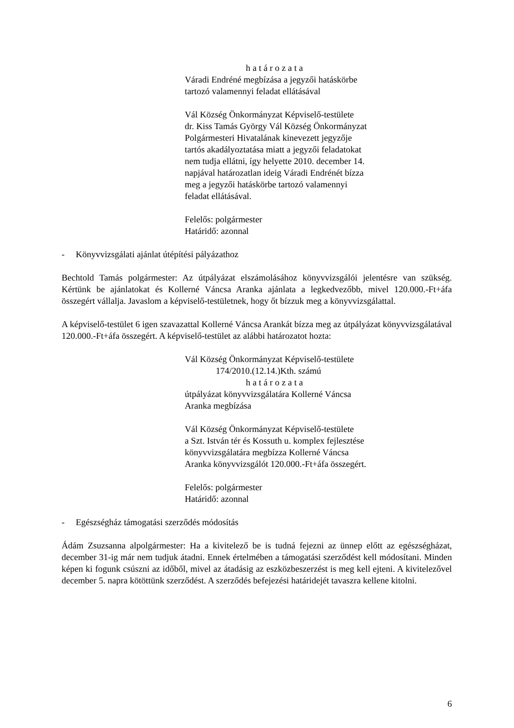h a t á r o z a t a
Váradi Endréné megbízása a jegyzői hatáskörbe
tartozó valamennyi feladat ellátásával
Vál Község Önkormányzat Képviselő-testülete
dr. Kiss Tamás György Vál Község Önkormányzat
Polgármesteri Hivatalának kinevezett jegyzője
tartós akadályoztatása miatt a jegyzői feladatokat
nem tudja ellátni, így helyette 2010. december 14.
napjával határozatlan ideig Váradi Endrénét bízza
meg a jegyzői hatáskörbe tartozó valamennyi
feladat ellátásával.
Felelős: polgármester
Határidő: azonnal
- Könyvvizsgálati ajánlat útépítési pályázathoz
Bechtold Tamás polgármester: Az útpályázat elszámolásához könyvvizsgálói jelentésre van szükség. Kértünk be ajánlatokat és Kollerné Váncsa Aranka ajánlata a legkedvezőbb, mivel 120.000.-Ft+áfa összegért vállalja. Javaslom a képviselő-testületnek, hogy őt bízzuk meg a könyvvizsgálattal.
A képviselő-testület 6 igen szavazattal Kollerné Váncsa Arankát bízza meg az útpályázat könyvvizsgálatával 120.000.-Ft+áfa összegért. A képviselő-testület az alábbi határozatot hozta:
Vál Község Önkormányzat Képviselő-testülete
174/2010.(12.14.)Kth. számú
h a t á r o z a t a
útpályázat könyvvizsgálatára Kollerné Váncsa
Aranka megbízása
Vál Község Önkormányzat Képviselő-testülete
a Szt. István tér és Kossuth u. komplex fejlesztése
könyvvizsgálatára megbízza Kollerné Váncsa
Aranka könyvvizsgálót 120.000.-Ft+áfa összegért.
Felelős: polgármester
Határidő: azonnal
- Egészségház támogatási szerződés módosítás
Ádám Zsuzsanna alpolgármester: Ha a kivitelező be is tudná fejezni az ünnep előtt az egészségházat, december 31-ig már nem tudjuk átadni. Ennek értelmében a támogatási szerződést kell módosítani. Minden képen ki fogunk csúszni az időből, mivel az átadásig az eszközbeszerzést is meg kell ejteni. A kivitelezővel december 5. napra kötöttünk szerződést. A szerződés befejezési határidejét tavaszra kellene kitolni.
6